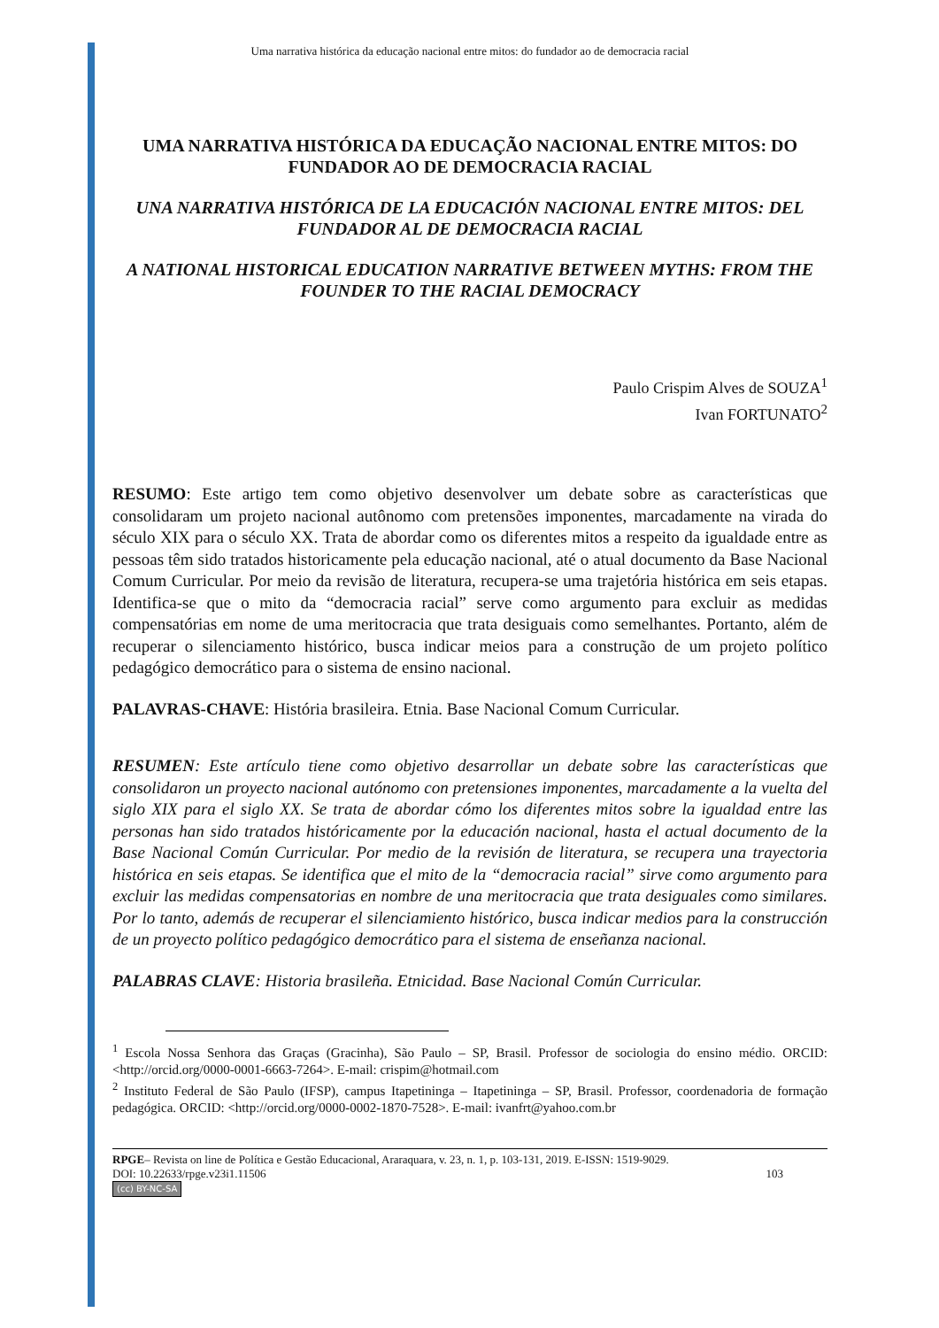Uma narrativa histórica da educação nacional entre mitos: do fundador ao de democracia racial
UMA NARRATIVA HISTÓRICA DA EDUCAÇÃO NACIONAL ENTRE MITOS: DO FUNDADOR AO DE DEMOCRACIA RACIAL
UNA NARRATIVA HISTÓRICA DE LA EDUCACIÓN NACIONAL ENTRE MITOS: DEL FUNDADOR AL DE DEMOCRACIA RACIAL
A NATIONAL HISTORICAL EDUCATION NARRATIVE BETWEEN MYTHS: FROM THE FOUNDER TO THE RACIAL DEMOCRACY
Paulo Crispim Alves de SOUZA<sup>1</sup>
Ivan FORTUNATO<sup>2</sup>
RESUMO: Este artigo tem como objetivo desenvolver um debate sobre as características que consolidaram um projeto nacional autônomo com pretensões imponentes, marcadamente na virada do século XIX para o século XX. Trata de abordar como os diferentes mitos a respeito da igualdade entre as pessoas têm sido tratados historicamente pela educação nacional, até o atual documento da Base Nacional Comum Curricular. Por meio da revisão de literatura, recupera-se uma trajetória histórica em seis etapas. Identifica-se que o mito da “democracia racial” serve como argumento para excluir as medidas compensatórias em nome de uma meritocracia que trata desiguais como semelhantes. Portanto, além de recuperar o silenciamento histórico, busca indicar meios para a construção de um projeto político pedagógico democrático para o sistema de ensino nacional.
PALAVRAS-CHAVE: História brasileira. Etnia. Base Nacional Comum Curricular.
RESUMEN: Este artículo tiene como objetivo desarrollar un debate sobre las características que consolidaron un proyecto nacional autónomo con pretensiones imponentes, marcadamente a la vuelta del siglo XIX para el siglo XX. Se trata de abordar cómo los diferentes mitos sobre la igualdad entre las personas han sido tratados históricamente por la educación nacional, hasta el actual documento de la Base Nacional Común Curricular. Por medio de la revisión de literatura, se recupera una trayectoria histórica en seis etapas. Se identifica que el mito de la “democracia racial” sirve como argumento para excluir las medidas compensatorias en nombre de una meritocracia que trata desiguales como similares. Por lo tanto, además de recuperar el silenciamiento histórico, busca indicar medios para la construcción de un proyecto político pedagógico democrático para el sistema de enseñanza nacional.
PALABRAS CLAVE: Historia brasileña. Etnicidad. Base Nacional Común Curricular.
<sup>1</sup> Escola Nossa Senhora das Graças (Gracinha), São Paulo – SP, Brasil. Professor de sociologia do ensino médio. ORCID: <http://orcid.org/0000-0001-6663-7264>. E-mail: crispim@hotmail.com
<sup>2</sup> Instituto Federal de São Paulo (IFSP), campus Itapetininga – Itapetininga – SP, Brasil. Professor, coordenadoria de formação pedagógica. ORCID: <http://orcid.org/0000-0002-1870-7528>. E-mail: ivanfrt@yahoo.com.br
RPGE– Revista on line de Política e Gestão Educacional, Araraquara, v. 23, n. 1, p. 103-131, 2019. E-ISSN: 1519-9029.
DOI: 10.22633/rpge.v23i1.11506 103
(cc) BY-NC-SA